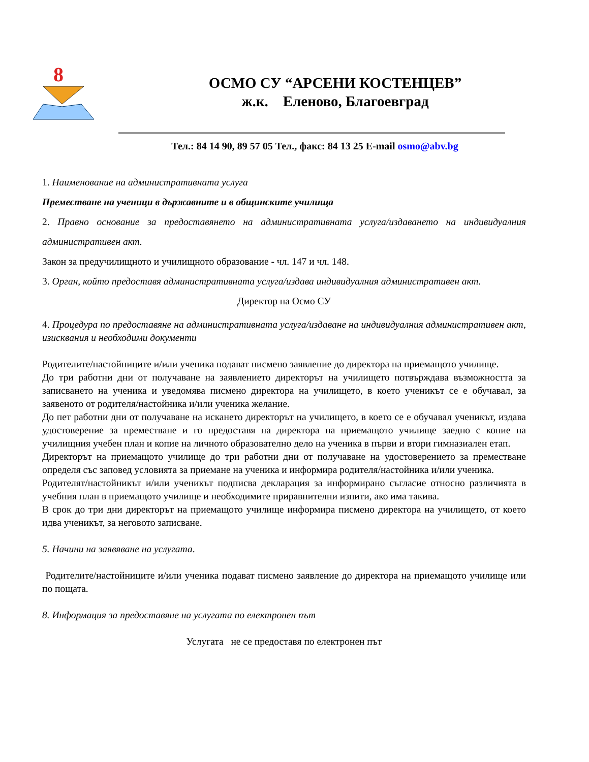8
ОСМО СУ “АРСЕНИ КОСТЕНЦЕВ”
ж.к. Еленово, Благоевград
Тел.: 84 14 90, 89 57 05 Тел., факс: 84 13 25 E-mail osmo@abv.bg
1. Наименование на административната услуга
Преместване на ученици в държавните и в общинските училища
2. Правно основание за предоставянето на административната услуга/издаването на индивидуалния административен акт.
Закон за предучилищното и училищното образование - чл. 147 и чл. 148.
3. Орган, който предоставя административната услуга/издава индивидуалния административен акт.
Директор на Осмо СУ
4. Процедура по предоставяне на административната услуга/издаване на индивидуалния административен акт, изисквания и необходими документи
Родителите/настойниците и/или ученика подават писмено заявление до директора на приемащото училище.
До три работни дни от получаване на заявлението директорът на училището потвърждава възможността за записването на ученика и уведомява писмено директора на училището, в което ученикът се е обучавал, за заявеното от родителя/настойника и/или ученика желание.
До пет работни дни от получаване на искането директорът на училището, в което се е обучавал ученикът, издава удостоверение за преместване и го предоставя на директора на приемащото училище заедно с копие на училищния учебен план и копие на личното образователно дело на ученика в първи и втори гимназиален етап.
Директорът на приемащото училище до три работни дни от получаване на удостоверението за преместване определя със заповед условията за приемане на ученика и информира родителя/настойника и/или ученика.
Родителят/настойникът и/или ученикът подписва декларация за информирано съгласие относно различията в учебния план в приемащото училище и необходимите приравнителни изпити, ако има такива.
В срок до три дни директорът на приемащото училище информира писмено директора на училището, от което идва ученикът, за неговото записване.
5. Начини на заявяване на услугата.
Родителите/настойниците и/или ученика подават писмено заявление до директора на приемащото училище или по пощата.
8. Информация за предоставяне на услугата по електронен път
Услугата не се предоставя по електронен път